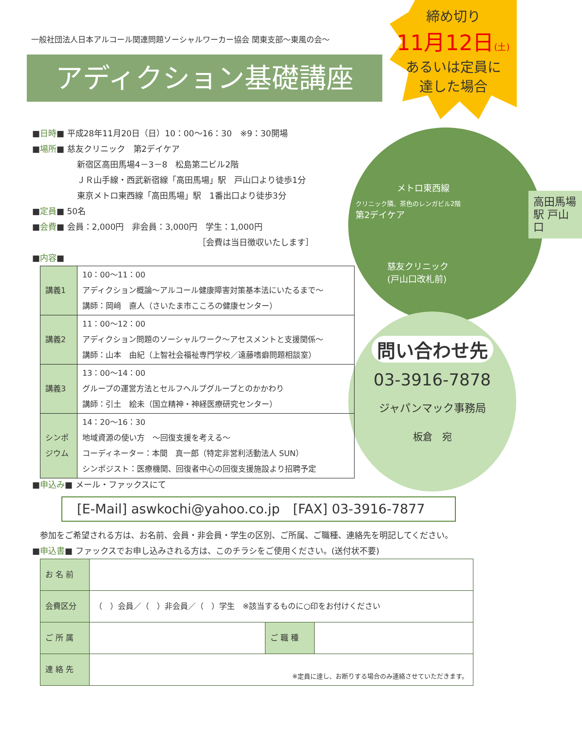一般社団法人日本アルコール関連問題ソーシャルワーカー協会 関東支部～東風の会～
アディクション基礎講座
締め切り
11月12日(土)
あるいは定員に
達した場合
メトロ東西線
クリニック隣、茶色のレンガビル2階
第2デイケア
慈友クリニック
(戸山口改札前)
高田馬場駅 戸山口
問い合わせ先
03-3916-7878
ジャパンマック事務局
板倉　宛
■日時■ 平成28年11月20日（日）10：00～16：30　※9：30開場
■場所■ 慈友クリニック　第2デイケア
新宿区高田馬場4－3－8　松島第二ビル2階
ＪＲ山手線・西武新宿線「高田馬場」駅　戸山口より徒歩1分
東京メトロ東西線「高田馬場」駅　1番出口より徒歩3分
■定員■ 50名
■会費■ 会員：2,000円　非会員：3,000円　学生：1,000円
［会費は当日徴収いたします］
■内容■
| 講義1 | 10：00～11：00 アディクション概論～アルコール健康障害対策基本法にいたるまで～ 講師：岡﨑 直人（さいたま市こころの健康センター） |
| 講義2 | 11：00～12：00 アディクション問題のソーシャルワーク～アセスメントと支援関係～ 講師：山本 由紀（上智社会福祉専門学校／遠藤嗜癖問題相談室） |
| 講義3 | 13：00～14：00 グループの運営方法とセルフヘルプグループとのかかわり 講師：引土 絵未（国立精神・神経医療研究センター） |
| シンポジウム | 14：20～16：30 地域資源の使い方 ～回復支援を考える～ コーディネーター：本間 真一郎（特定非営利活動法人 SUN） シンポジスト：医療機関、回復者中心の回復支援施設より招聘予定 |
■申込み■ メール・ファックスにて
[E-Mail] aswkochi@yahoo.co.jp　[FAX] 03-3916-7877
参加をご希望される方は、お名前、会員・非会員・学生の区別、ご所属、ご職種、連絡先を明記してください。
■申込書■ ファックスでお申し込みされる方は、このチラシをご使用ください。(送付状不要)
| お 名 前 | | | |
| 会費区分 | （ ）会員／（ ）非会員／（ ）学生 ※該当するものに○印をお付けください | | |
| ご 所 属 | | ご 職 種 | |
| 連 絡 先 | ※定員に達し、お断りする場合のみ連絡させていただきます。 | | |